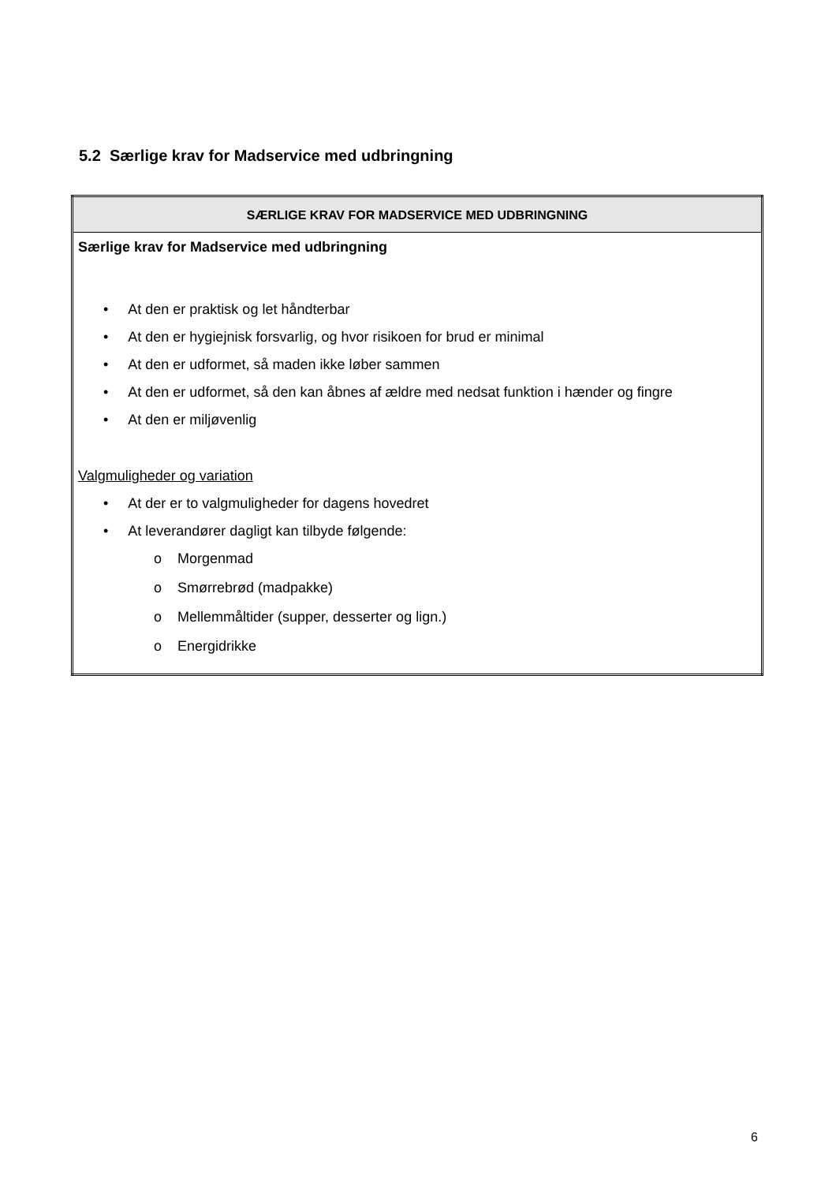5.2 Særlige krav for Madservice med udbringning
| SÆRLIGE KRAV FOR MADSERVICE MED UDBRINGNING |
| --- |
| Særlige krav for Madservice med udbringning • At den er praktisk og let håndterbar • At den er hygiejnisk forsvarlig, og hvor risikoen for brud er minimal • At den er udformet, så maden ikke løber sammen • At den er udformet, så den kan åbnes af ældre med nedsat funktion i hænder og fingre • At den er miljøvenlig Valgmuligheder og variation • At der er to valgmuligheder for dagens hovedret • At leverandører dagligt kan tilbyde følgende: o Morgenmad o Smørrebrød (madpakke) o Mellemmåltider (supper, desserter og lign.) o Energidrikke |
6